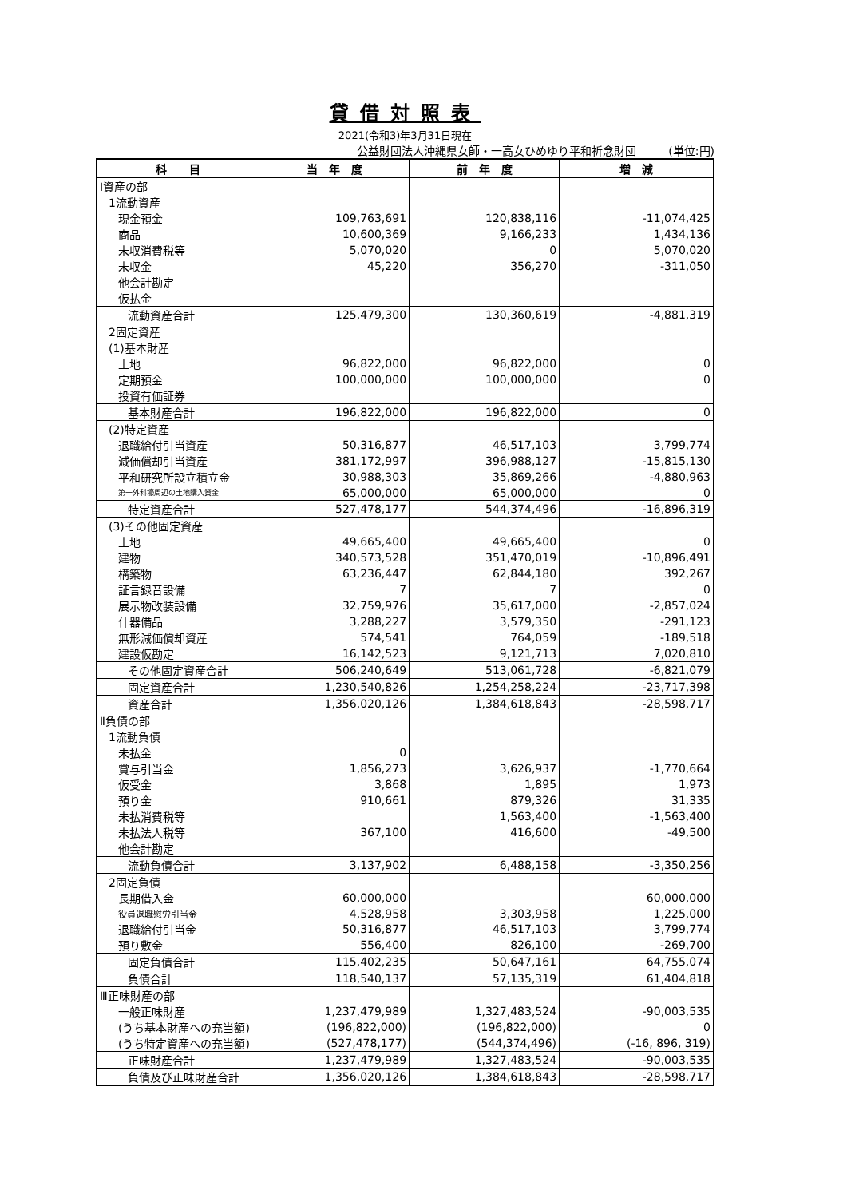貸借対照表
2021(令和3)年3月31日現在
公益財団法人沖縄県女師・一高女ひめゆり平和祈念財団 (単位:円)
| 科 目 | 当 年 度 | 前 年 度 | 増 減 |
| --- | --- | --- | --- |
| Ⅰ資産の部 | | | |
| 1流動資産 | | | |
| 現金預金 | 109,763,691 | 120,838,116 | -11,074,425 |
| 商品 | 10,600,369 | 9,166,233 | 1,434,136 |
| 未収消費税等 | 5,070,020 | 0 | 5,070,020 |
| 未収金 | 45,220 | 356,270 | -311,050 |
| 他会計勘定 | | | |
| 仮払金 | | | |
| 流動資産合計 | 125,479,300 | 130,360,619 | -4,881,319 |
| 2固定資産 | | | |
| (1)基本財産 | | | |
| 土地 | 96,822,000 | 96,822,000 | 0 |
| 定期預金 | 100,000,000 | 100,000,000 | 0 |
| 投資有価証券 | | | |
| 基本財産合計 | 196,822,000 | 196,822,000 | 0 |
| (2)特定資産 | | | |
| 退職給付引当資産 | 50,316,877 | 46,517,103 | 3,799,774 |
| 減価償却引当資産 | 381,172,997 | 396,988,127 | -15,815,130 |
| 平和研究所設立積立金 | 30,988,303 | 35,869,266 | -4,880,963 |
| 第一外科壕周辺の土地購入資金 | 65,000,000 | 65,000,000 | 0 |
| 特定資産合計 | 527,478,177 | 544,374,496 | -16,896,319 |
| (3)その他固定資産 | | | |
| 土地 | 49,665,400 | 49,665,400 | 0 |
| 建物 | 340,573,528 | 351,470,019 | -10,896,491 |
| 構築物 | 63,236,447 | 62,844,180 | 392,267 |
| 証言録音設備 | 7 | 7 | 0 |
| 展示物改装設備 | 32,759,976 | 35,617,000 | -2,857,024 |
| 什器備品 | 3,288,227 | 3,579,350 | -291,123 |
| 無形減価償却資産 | 574,541 | 764,059 | -189,518 |
| 建設仮勘定 | 16,142,523 | 9,121,713 | 7,020,810 |
| その他固定資産合計 | 506,240,649 | 513,061,728 | -6,821,079 |
| 固定資産合計 | 1,230,540,826 | 1,254,258,224 | -23,717,398 |
| 資産合計 | 1,356,020,126 | 1,384,618,843 | -28,598,717 |
| Ⅱ負債の部 | | | |
| 1流動負債 | | | |
| 未払金 | 0 | | |
| 賞与引当金 | 1,856,273 | 3,626,937 | -1,770,664 |
| 仮受金 | 3,868 | 1,895 | 1,973 |
| 預り金 | 910,661 | 879,326 | 31,335 |
| 未払消費税等 | | 1,563,400 | -1,563,400 |
| 未払法人税等 | 367,100 | 416,600 | -49,500 |
| 他会計勘定 | | | |
| 流動負債合計 | 3,137,902 | 6,488,158 | -3,350,256 |
| 2固定負債 | | | |
| 長期借入金 | 60,000,000 | | 60,000,000 |
| 役員退職慰労引当金 | 4,528,958 | 3,303,958 | 1,225,000 |
| 退職給付引当金 | 50,316,877 | 46,517,103 | 3,799,774 |
| 預り敷金 | 556,400 | 826,100 | -269,700 |
| 固定負債合計 | 115,402,235 | 50,647,161 | 64,755,074 |
| 負債合計 | 118,540,137 | 57,135,319 | 61,404,818 |
| Ⅲ正味財産の部 | | | |
| 一般正味財産 | 1,237,479,989 | 1,327,483,524 | -90,003,535 |
| (うち基本財産への充当額) | (196,822,000) | (196,822,000) | 0 |
| (うち特定資産への充当額) | (527,478,177) | (544,374,496) | (-16, 896, 319) |
| 正味財産合計 | 1,237,479,989 | 1,327,483,524 | -90,003,535 |
| 負債及び正味財産合計 | 1,356,020,126 | 1,384,618,843 | -28,598,717 |